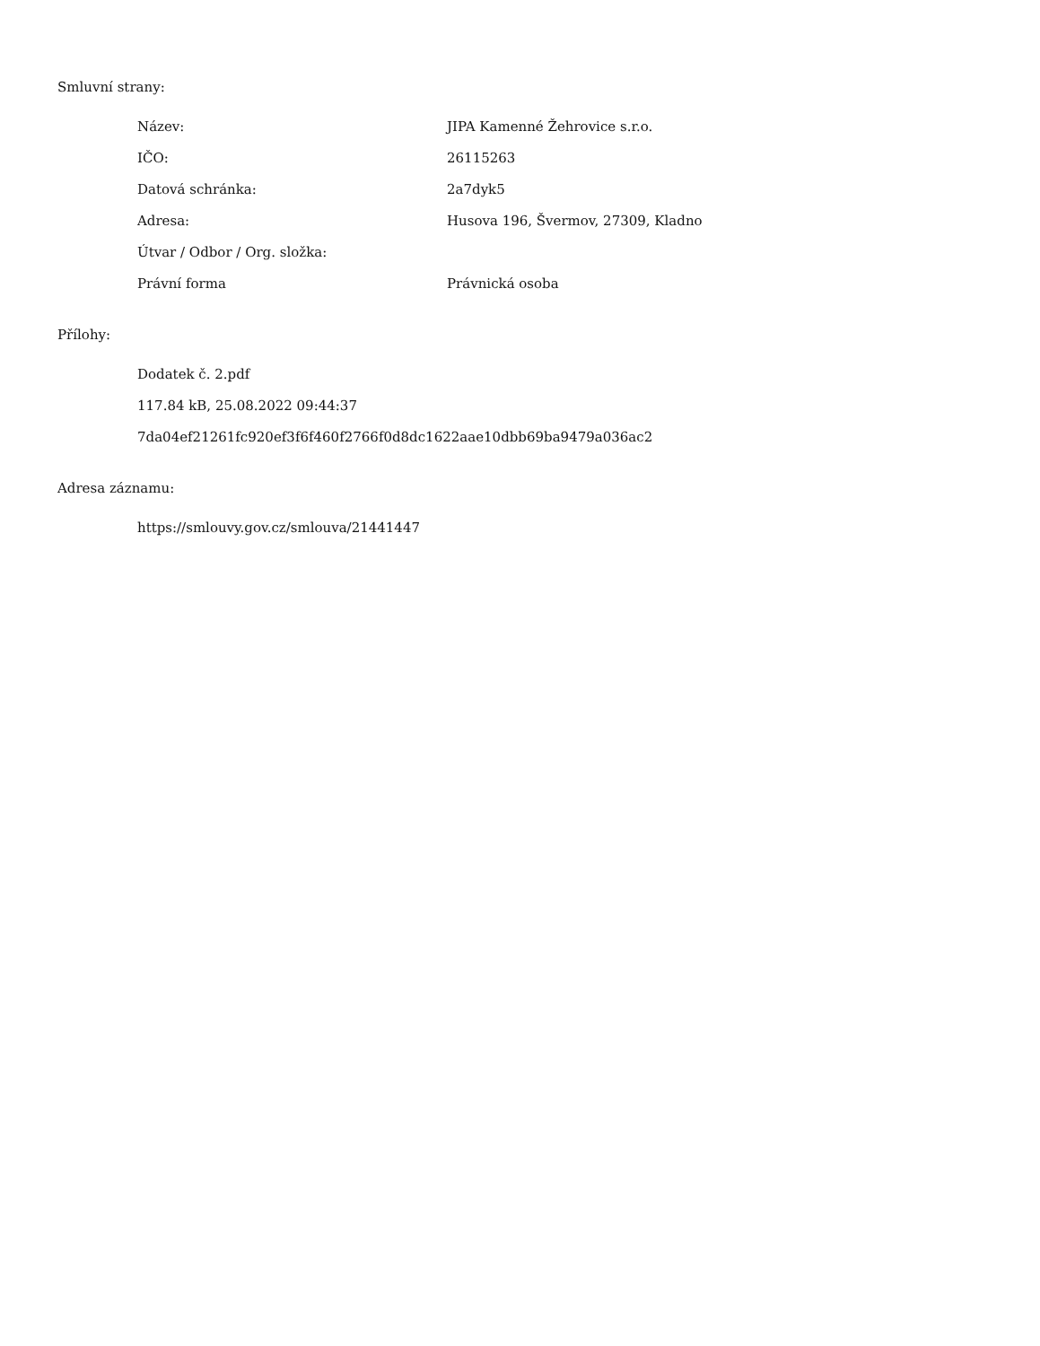Smluvní strany:
| Název: | JIPA Kamenné Žehrovice s.r.o. |
| IČO: | 26115263 |
| Datová schránka: | 2a7dyk5 |
| Adresa: | Husova 196, Švermov, 27309, Kladno |
| Útvar / Odbor / Org. složka: | |
| Právní forma | Právnická osoba |
Přílohy:
Dodatek č. 2.pdf
117.84 kB, 25.08.2022 09:44:37
7da04ef21261fc920ef3f6f460f2766f0d8dc1622aae10dbb69ba9479a036ac2
Adresa záznamu:
https://smlouvy.gov.cz/smlouva/21441447